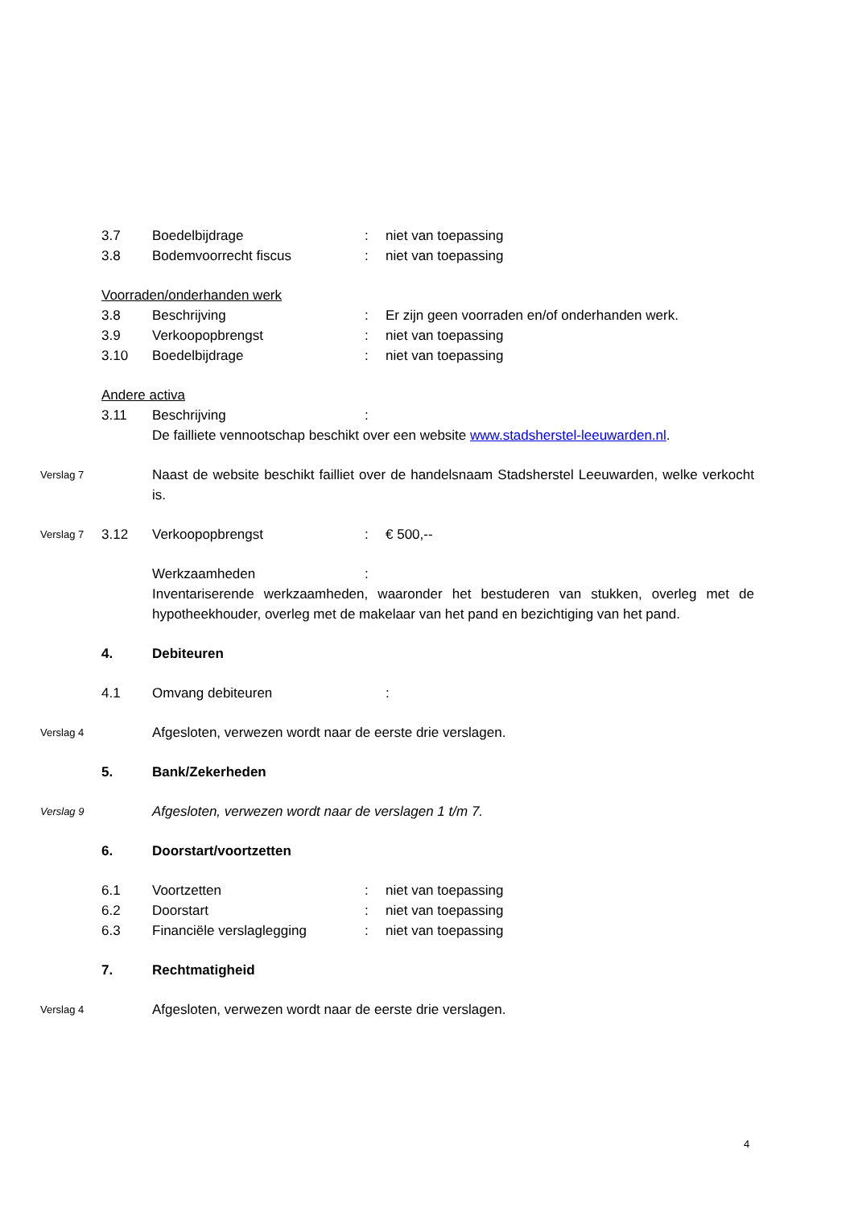3.7 Boedelbijdrage : niet van toepassing
3.8 Bodemvoorrecht fiscus : niet van toepassing
Voorraden/onderhanden werk
3.8 Beschrijving : Er zijn geen voorraden en/of onderhanden werk.
3.9 Verkoopopbrengst : niet van toepassing
3.10 Boedelbijdrage : niet van toepassing
Andere activa
3.11 Beschrijving :
De failliete vennootschap beschikt over een website www.stadsherstel-leeuwarden.nl.
Verslag 7
Naast de website beschikt failliet over de handelsnaam Stadsherstel Leeuwarden, welke verkocht is.
Verslag 7
3.12 Verkoopopbrengst : € 500,--
Werkzaamheden :
Inventariserende werkzaamheden, waaronder het bestuderen van stukken, overleg met de hypotheekhouder, overleg met de makelaar van het pand en bezichtiging van het pand.
4. Debiteuren
4.1 Omvang debiteuren :
Verslag 4
Afgesloten, verwezen wordt naar de eerste drie verslagen.
5. Bank/Zekerheden
Verslag 9
Afgesloten, verwezen wordt naar de verslagen 1 t/m 7.
6. Doorstart/voortzetten
6.1 Voortzetten : niet van toepassing
6.2 Doorstart : niet van toepassing
6.3 Financiële verslaglegging : niet van toepassing
7. Rechtmatigheid
Verslag 4
Afgesloten, verwezen wordt naar de eerste drie verslagen.
4